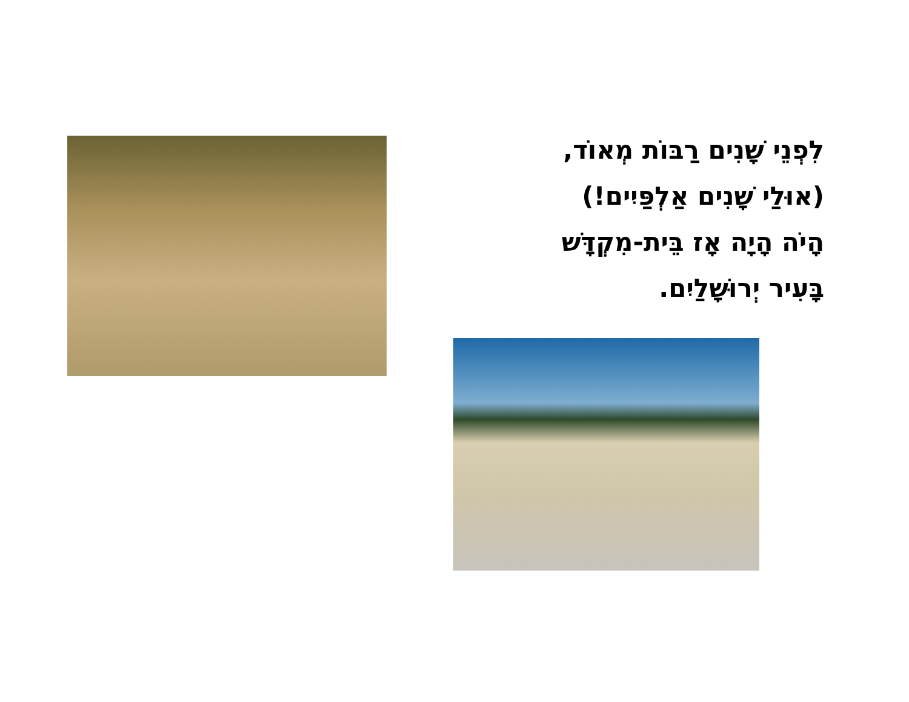לִפְנֵי שָׁנִים רַבּוֹת מְאוֹד,
(אוּלַי שָׁנִים אַלְפַּיִים!)
הָיֹה הָיָה אָז בֵּית-מִקְדָּשׁ
בָּעִיר יְרוּשָׁלַיִם.